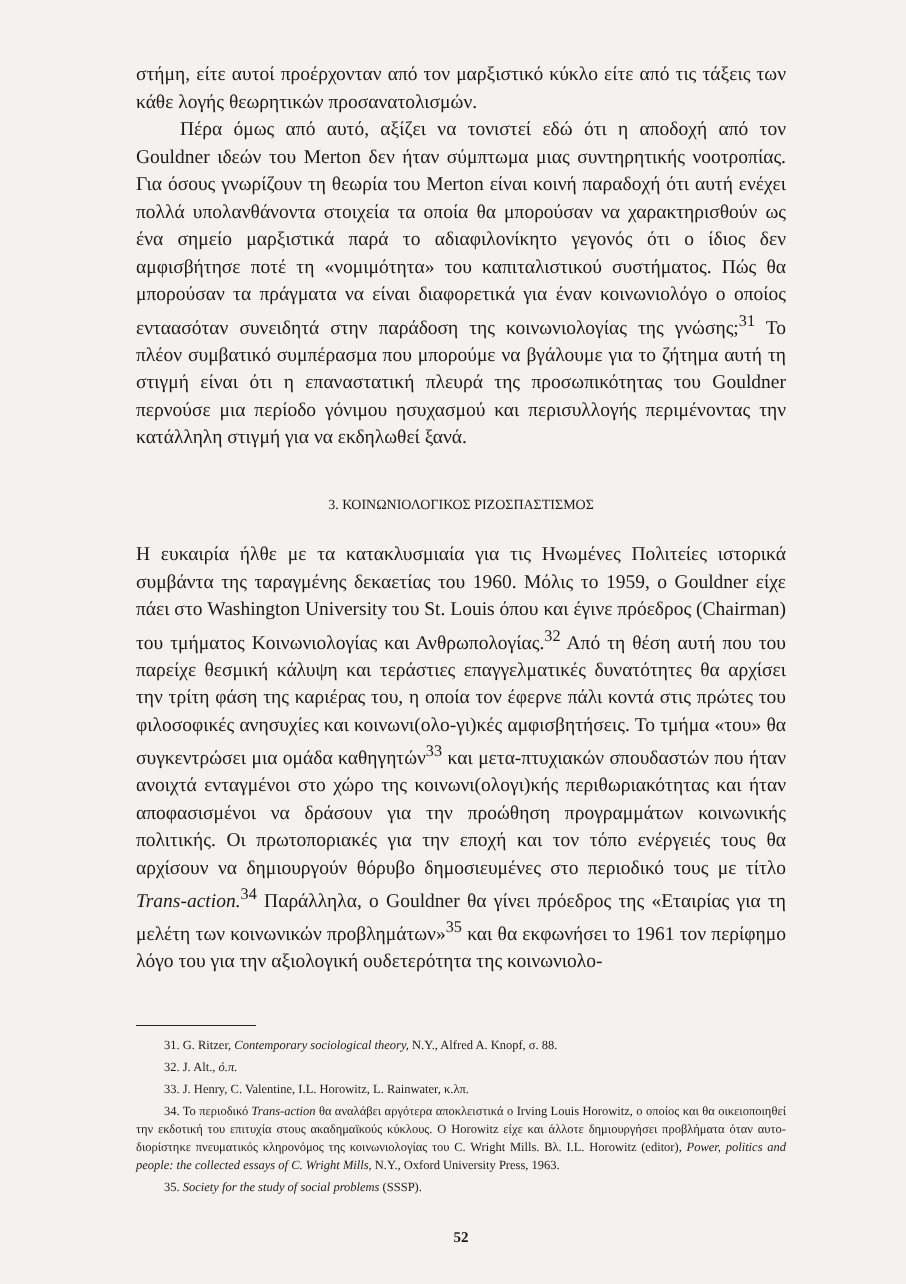στήμη, είτε αυτοί προέρχονταν από τον μαρξιστικό κύκλο είτε από τις τάξεις των κάθε λογής θεωρητικών προσανατολισμών.
Πέρα όμως από αυτό, αξίζει να τονιστεί εδώ ότι η αποδοχή από τον Gouldner ιδεών του Merton δεν ήταν σύμπτωμα μιας συντηρητικής νοοτροπίας. Για όσους γνωρίζουν τη θεωρία του Merton είναι κοινή παραδοχή ότι αυτή ενέχει πολλά υπολανθάνοντα στοιχεία τα οποία θα μπορούσαν να χαρακτηρισθούν ως ένα σημείο μαρξιστικά παρά το αδιαφιλονίκητο γεγονός ότι ο ίδιος δεν αμφισβήτησε ποτέ τη «νομιμότητα» του καπιταλιστικού συστήματος. Πώς θα μπορούσαν τα πράγματα να είναι διαφορετικά για έναν κοινωνιολόγο ο οποίος ενταασόταν συνειδητά στην παράδοση της κοινωνιολογίας της γνώσης;<sup>31</sup> Το πλέον συμβατικό συμπέρασμα που μπορούμε να βγάλουμε για το ζήτημα αυτή τη στιγμή είναι ότι η επαναστατική πλευρά της προσωπικότητας του Gouldner περνούσε μια περίοδο γόνιμου ησυχασμού και περισυλλογής περιμένοντας την κατάλληλη στιγμή για να εκδηλωθεί ξανά.
3. ΚΟΙΝΩΝΙΟΛΟΓΙΚΟΣ ΡΙΖΟΣΠΑΣΤΙΣΜΟΣ
Η ευκαιρία ήλθε με τα κατακλυσμιαία για τις Ηνωμένες Πολιτείες ιστορικά συμβάντα της ταραγμένης δεκαετίας του 1960. Μόλις το 1959, ο Gouldner είχε πάει στο Washington University του St. Louis όπου και έγινε πρόεδρος (Chairman) του τμήματος Κοινωνιολογίας και Ανθρωπολογίας.<sup>32</sup> Από τη θέση αυτή που του παρείχε θεσμική κάλυψη και τεράστιες επαγγελματικές δυνατότητες θα αρχίσει την τρίτη φάση της καριέρας του, η οποία τον έφερνε πάλι κοντά στις πρώτες του φιλοσοφικές ανησυχίες και κοινωνι(ολο-γι)κές αμφισβητήσεις. Το τμήμα «του» θα συγκεντρώσει μια ομάδα καθηγητών<sup>33</sup> και μετα-πτυχιακών σπουδαστών που ήταν ανοιχτά ενταγμένοι στο χώρο της κοινωνι(ολογι)κής περιθωριακότητας και ήταν αποφασισμένοι να δράσουν για την προώθηση προγραμμάτων κοινωνικής πολιτικής. Οι πρωτοποριακές για την εποχή και τον τόπο ενέργειές τους θα αρχίσουν να δημιουργούν θόρυβο δημοσιευμένες στο περιοδικό τους με τίτλο Trans-action.<sup>34</sup> Παράλληλα, ο Gouldner θα γίνει πρόεδρος της «Εταιρίας για τη μελέτη των κοινωνικών προβλημάτων»<sup>35</sup> και θα εκφωνήσει το 1961 τον περίφημο λόγο του για την αξιολογική ουδετερότητα της κοινωνιολο-
31. G. Ritzer, Contemporary sociological theory, N.Y., Alfred A. Knopf, σ. 88.
32. J. Alt., ό.π.
33. J. Henry, C. Valentine, I.L. Horowitz, L. Rainwater, κ.λπ.
34. Το περιοδικό Trans-action θα αναλάβει αργότερα αποκλειστικά ο Irving Louis Horowitz, ο οποίος και θα οικειοποιηθεί την εκδοτική του επιτυχία στους ακαδημαϊκούς κύκλους. Ο Horowitz είχε και άλλοτε δημιουργήσει προβλήματα όταν αυτο-διορίστηκε πνευματικός κληρονόμος της κοινωνιολογίας του C. Wright Mills. Βλ. I.L. Horowitz (editor), Power, politics and people: the collected essays of C. Wright Mills, N.Y., Oxford University Press, 1963.
35. Society for the study of social problems (SSSP).
52